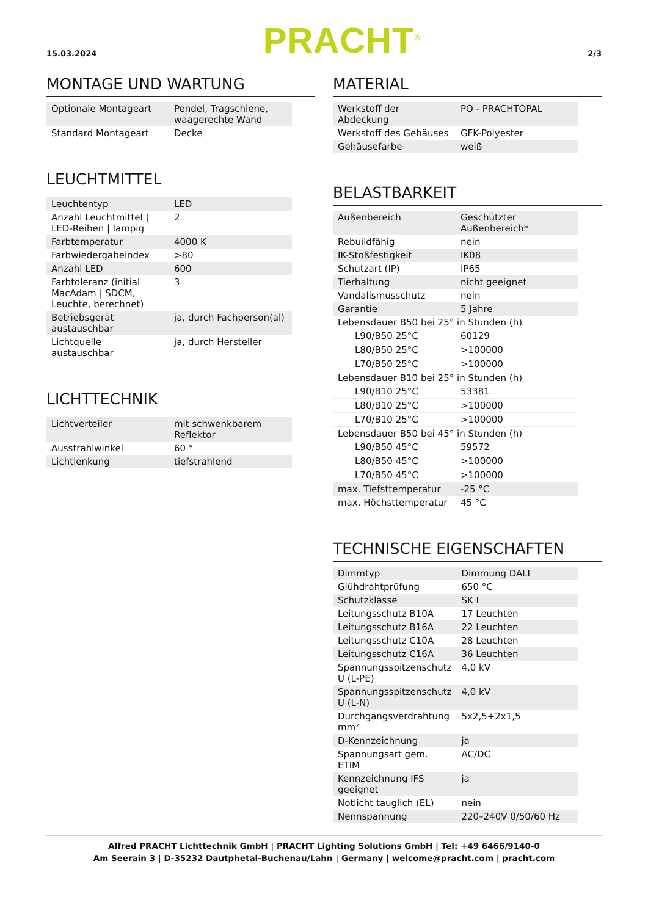15.03.2024 PRACHT<sup>®</sup> 2/3
MONTAGE UND WARTUNG
| Optionale Montageart | Pendel, Tragschiene, waagerechte Wand |
| Standard Montageart | Decke |
LEUCHTMITTEL
| Leuchtentyp | LED |
| Anzahl Leuchtmittel / LED-Reihen / lampig | 2 |
| Farbtemperatur | 4000 K |
| Farbwiedergabeindex | >80 |
| Anzahl LED | 600 |
| Farbtoleranz (initial MacAdam / SDCM, Leuchte, berechnet) | 3 |
| Betriebsgerät austauschbar | ja, durch Fachperson(al) |
| Lichtquelle austauschbar | ja, durch Hersteller |
LICHTTECHNIK
| Lichtverteiler | mit schwenkbarem Reflektor |
| Ausstrahlwinkel | 60 ° |
| Lichtlenkung | tiefstrahlend |
MATERIAL
| Werkstoff der Abdeckung | PO - PRACHTOPAL |
| Werkstoff des Gehäuses | GFK-Polyester |
| Gehäusefarbe | weiß |
BELASTBARKEIT
| Außenbereich | Geschützter Außenbereich* |
| Rebuildfähig | nein |
| IK-Stoßfestigkeit | IK08 |
| Schutzart (IP) | IP65 |
| Tierhaltung | nicht geeignet |
| Vandalismusschutz | nein |
| Garantie | 5 Jahre |
| Lebensdauer B50 bei 25° in Stunden (h) | |
| L90/B50 25°C | 60129 |
| L80/B50 25°C | >100000 |
| L70/B50 25°C | >100000 |
| Lebensdauer B10 bei 25° in Stunden (h) | |
| L90/B10 25°C | 53381 |
| L80/B10 25°C | >100000 |
| L70/B10 25°C | >100000 |
| Lebensdauer B50 bei 45° in Stunden (h) | |
| L90/B50 45°C | 59572 |
| L80/B50 45°C | >100000 |
| L70/B50 45°C | >100000 |
| max. Tiefsttemperatur | -25 °C |
| max. Höchsttemperatur | 45 °C |
TECHNISCHE EIGENSCHAFTEN
| Dimmtyp | Dimmung DALI |
| Glühdrahtprüfung | 650 °C |
| Schutzklasse | SK I |
| Leitungsschutz B10A | 17 Leuchten |
| Leitungsschutz B16A | 22 Leuchten |
| Leitungsschutz C10A | 28 Leuchten |
| Leitungsschutz C16A | 36 Leuchten |
| Spannungsspitzenschutz U (L-PE) | 4,0 kV |
| Spannungsspitzenschutz U (L-N) | 4,0 kV |
| Durchgangsverdrahtung mm² | 5x2,5+2x1,5 |
| D-Kennzeichnung | ja |
| Spannungsart gem. ETIM | AC/DC |
| Kennzeichnung IFS geeignet | ja |
| Notlicht tauglich (EL) | nein |
| Nennspannung | 220–240V 0/50/60 Hz |
Alfred PRACHT Lichttechnik GmbH | PRACHT Lighting Solutions GmbH | Tel: +49 6466/9140-0
Am Seerain 3 | D-35232 Dautphetal-Buchenau/Lahn | Germany | welcome@pracht.com | pracht.com